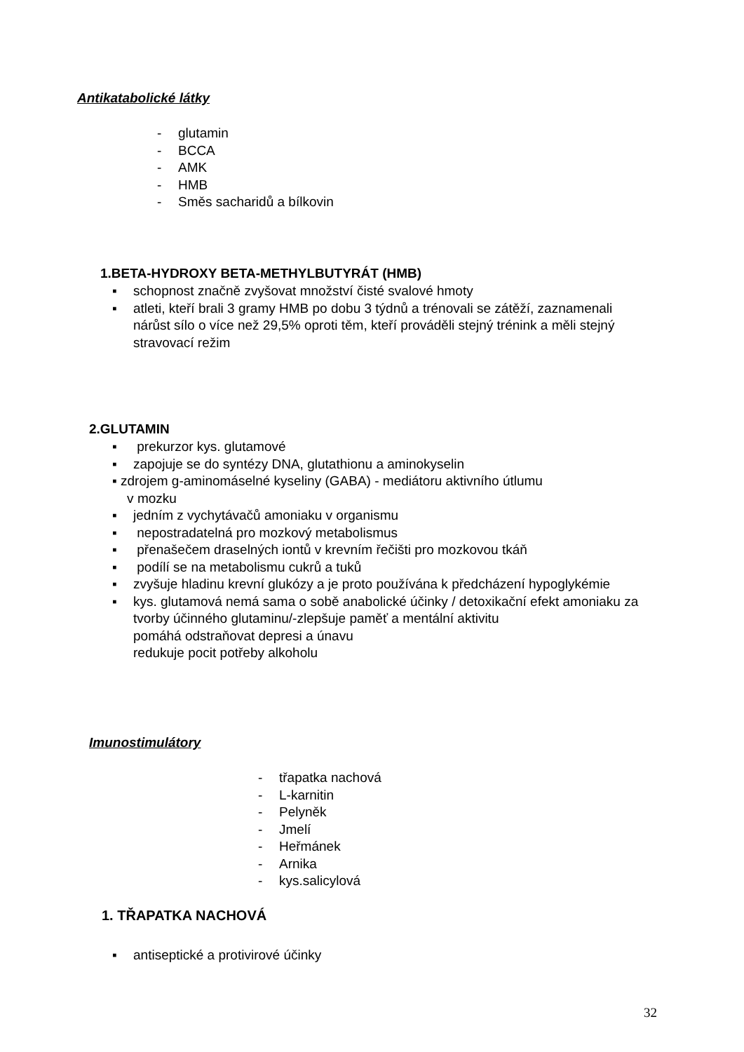Antikatabolické látky
- glutamin
- BCCA
- AMK
- HMB
- Směs sacharidů a bílkovin
1.BETA-HYDROXY BETA-METHYLBUTYRÁT (HMB)
▪ schopnost značně zvyšovat množství čisté svalové hmoty
▪ atleti, kteří brali 3 gramy HMB po dobu 3 týdnů a trénovali se zátěží, zaznamenali nárůst sílo o více než 29,5% oproti těm, kteří prováděli stejný trénink a měli stejný stravovací režim
2.GLUTAMIN
▪ prekurzor kys. glutamové
▪ zapojuje se do syntézy DNA, glutathionu a aminokyselin
▪ zdrojem g-aminomáselné kyseliny (GABA) - mediátoru aktivního útlumu
v mozku
▪ jedním z vychytávačů amoniaku v organismu
▪ nepostradatelná pro mozkový metabolismus
▪ přenašečem draselných iontů v krevním řečišti pro mozkovou tkáň
▪ podílí se na metabolismu cukrů a tuků
▪ zvyšuje hladinu krevní glukózy a je proto používána k předcházení hypoglykémie
▪ kys. glutamová nemá sama o sobě anabolické účinky / detoxikační efekt amoniaku za tvorby účinného glutaminu/-zlepšuje paměť a mentální aktivitu
pomáhá odstraňovat depresi a únavu
redukuje pocit potřeby alkoholu
Imunostimulátory
- třapatka nachová
- L-karnitin
- Pelyněk
- Jmelí
- Heřmánek
- Arnika
- kys.salicylová
1. TŘAPATKA NACHOVÁ
▪ antiseptické a protivirové účinky
32